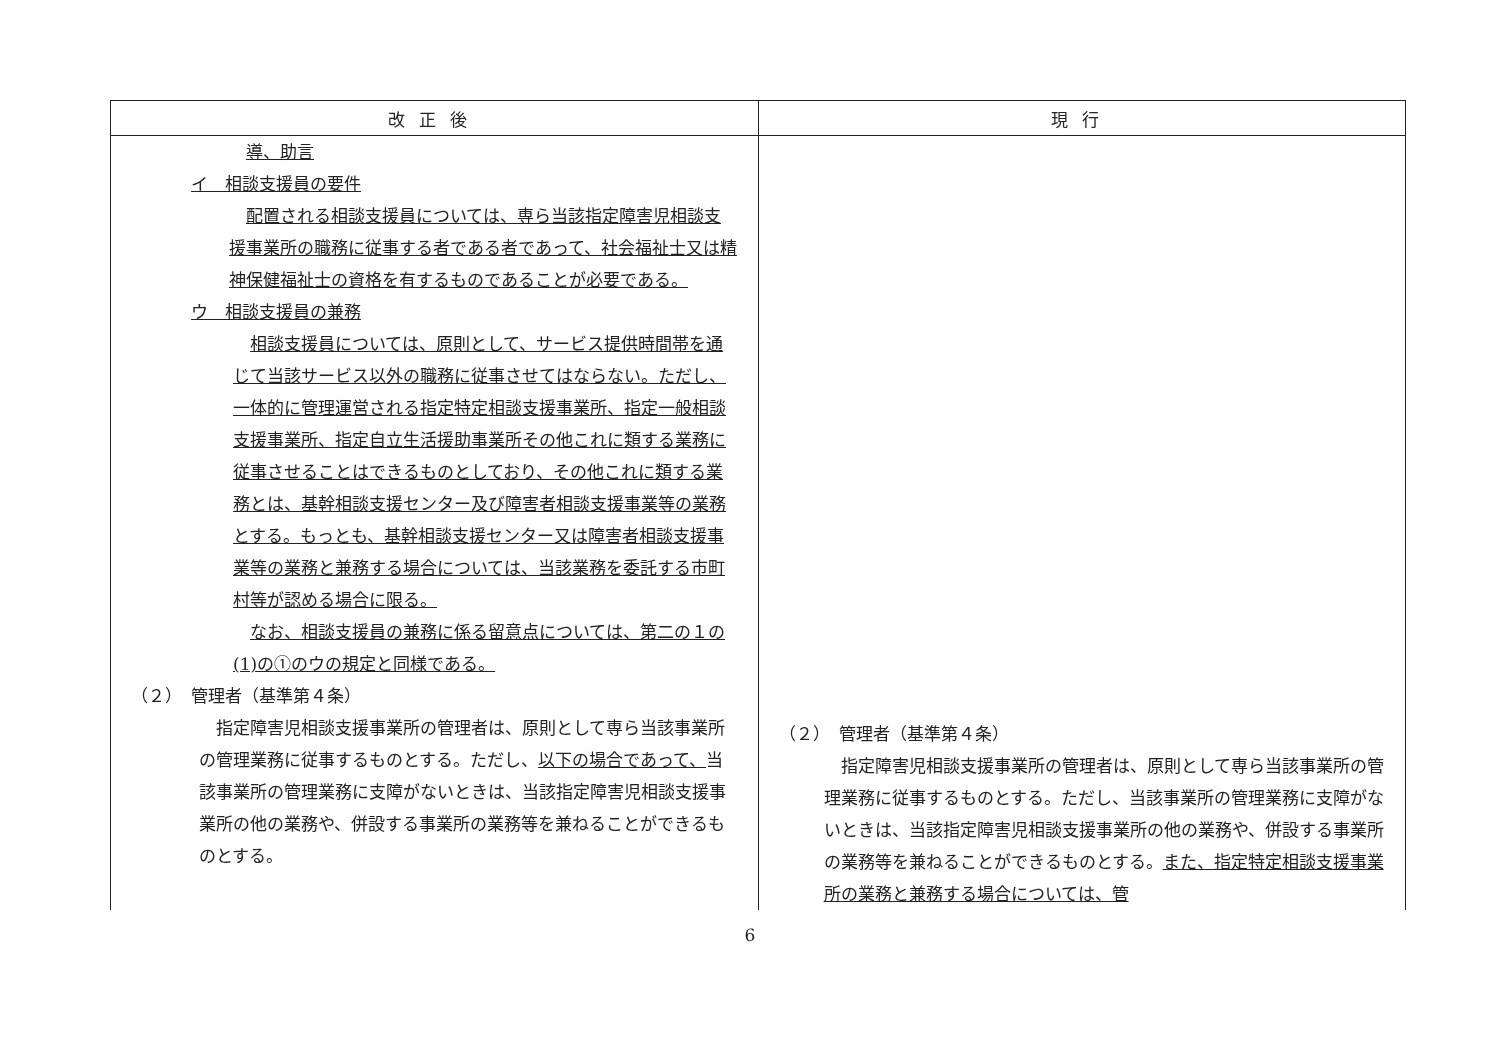| 改正後 | 現行 |
| --- | --- |
| 導、助言 イ 相談支援員の要件 配置される相談支援員については、専ら当該指定障害児相談支援事業所の職務に従事する者である者であって、社会福祉士又は精神保健福祉士の資格を有するものであることが必要である。 ウ 相談支援員の兼務 相談支援員については、原則として、サービス提供時間帯を通じて当該サービス以外の職務に従事させてはならない。ただし、一体的に管理運営される指定特定相談支援事業所、指定一般相談支援事業所、指定自立生活援助事業所その他これに類する業務に従事させることはできるものとしており、その他これに類する業務とは、基幹相談支援センター及び障害者相談支援事業等の業務とする。もっとも、基幹相談支援センター又は障害者相談支援事業等の業務と兼務する場合については、当該業務を委託する市町村等が認める場合に限る。 なお、相談支援員の兼務に係る留意点については、第二の１の(1)の①のウの規定と同様である。 （２） 管理者（基準第４条） 指定障害児相談支援事業所の管理者は、原則として専ら当該事業所の管理業務に従事するものとする。ただし、 以下の場合であって、 当該事業所の管理業務に支障がないときは、当該指定障害児相談支援事業所の他の業務や、併設する事業所の業務等を兼ねることができるものとする。 | （２） 管理者（基準第４条） 指定障害児相談支援事業所の管理者は、原則として専ら当該事業所の管理業務に従事するものとする。ただし、当該事業所の管理業務に支障がないときは、当該指定障害児相談支援事業所の他の業務や、併設する事業所の業務等を兼ねることができるものとする。 また、指定特定相談支援事業所の業務と兼務する場合については、管 |
6